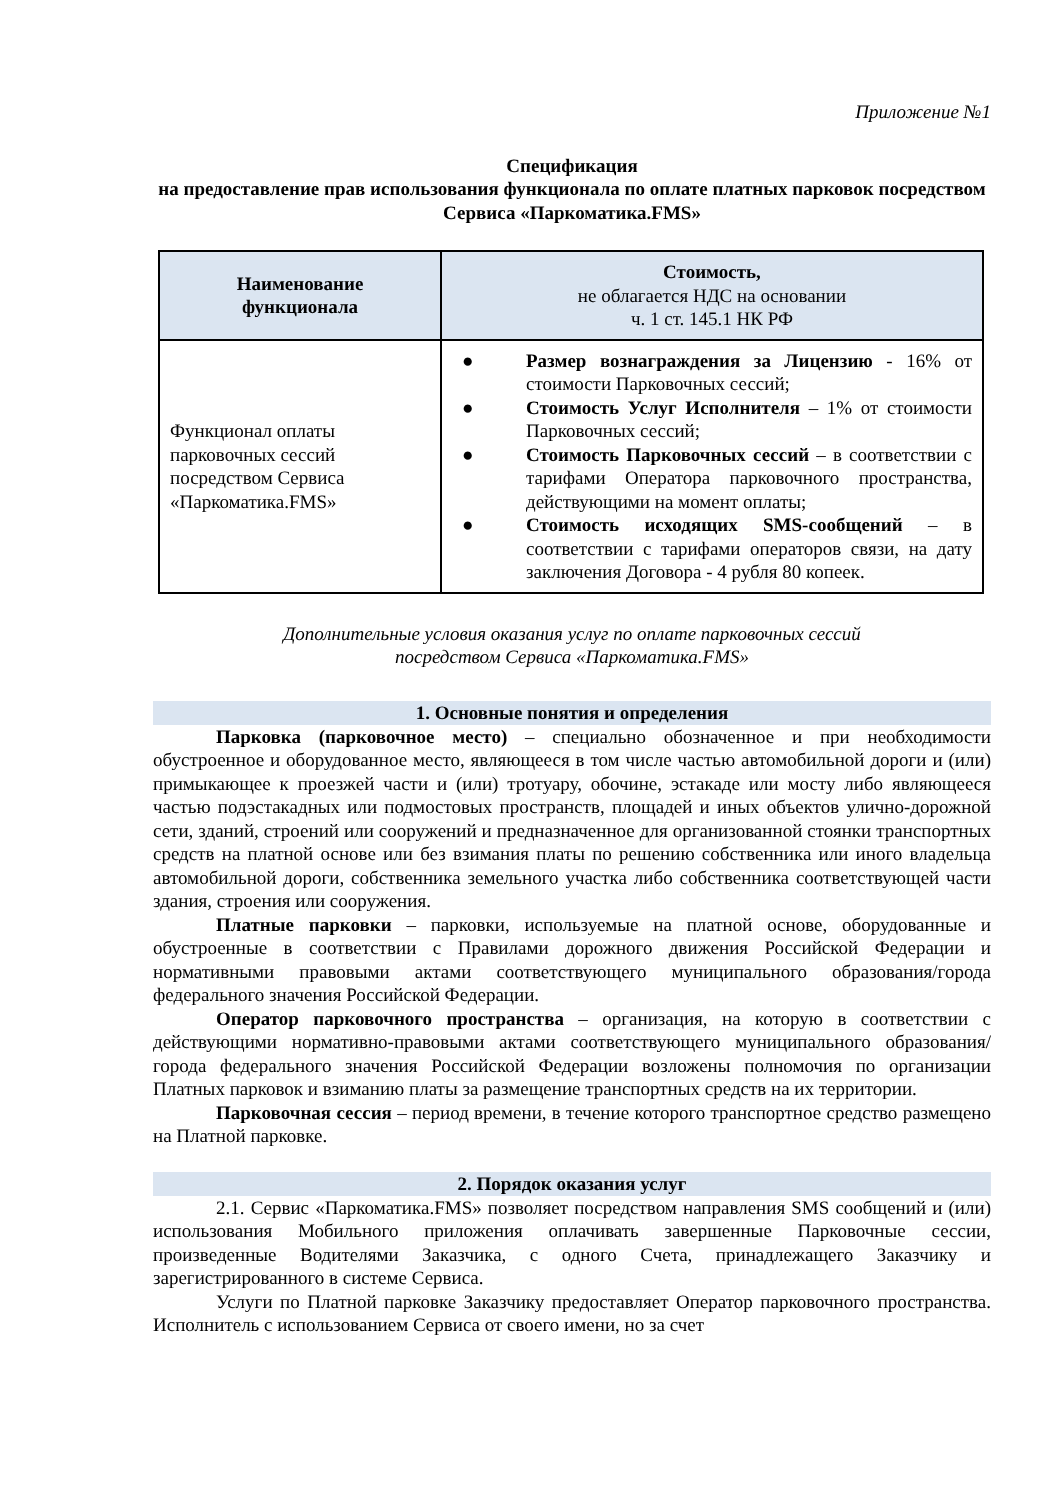Приложение №1
Спецификация
на предоставление прав использования функционала по оплате платных парковок посредством Сервиса «Паркоматика.FMS»
| Наименование функционала | Стоимость, не облагается НДС на основании ч. 1 ст. 145.1 НК РФ |
| --- | --- |
| Функционал оплаты парковочных сессий посредством Сервиса «Паркоматика.FMS» | ● Размер вознаграждения за Лицензию - 16% от стоимости Парковочных сессий; ● Стоимость Услуг Исполнителя – 1% от стоимости Парковочных сессий; ● Стоимость Парковочных сессий – в соответствии с тарифами Оператора парковочного пространства, действующими на момент оплаты; ● Стоимость исходящих SMS-сообщений – в соответствии с тарифами операторов связи, на дату заключения Договора - 4 рубля 80 копеек. |
Дополнительные условия оказания услуг по оплате парковочных сессий
посредством Сервиса «Паркоматика.FMS»
1. Основные понятия и определения
Парковка (парковочное место) – специально обозначенное и при необходимости обустроенное и оборудованное место, являющееся в том числе частью автомобильной дороги и (или) примыкающее к проезжей части и (или) тротуару, обочине, эстакаде или мосту либо являющееся частью подэстакадных или подмостовых пространств, площадей и иных объектов улично-дорожной сети, зданий, строений или сооружений и предназначенное для организованной стоянки транспортных средств на платной основе или без взимания платы по решению собственника или иного владельца автомобильной дороги, собственника земельного участка либо собственника соответствующей части здания, строения или сооружения.
Платные парковки – парковки, используемые на платной основе, оборудованные и обустроенные в соответствии с Правилами дорожного движения Российской Федерации и нормативными правовыми актами соответствующего муниципального образования/города федерального значения Российской Федерации.
Оператор парковочного пространства – организация, на которую в соответствии с действующими нормативно-правовыми актами соответствующего муниципального образования/города федерального значения Российской Федерации возложены полномочия по организации Платных парковок и взиманию платы за размещение транспортных средств на их территории.
Парковочная сессия – период времени, в течение которого транспортное средство размещено на Платной парковке.
2. Порядок оказания услуг
2.1. Сервис «Паркоматика.FMS» позволяет посредством направления SMS сообщений и (или) использования Мобильного приложения оплачивать завершенные Парковочные сессии, произведенные Водителями Заказчика, с одного Счета, принадлежащего Заказчику и зарегистрированного в системе Сервиса.
Услуги по Платной парковке Заказчику предоставляет Оператор парковочного пространства. Исполнитель с использованием Сервиса от своего имени, но за счет